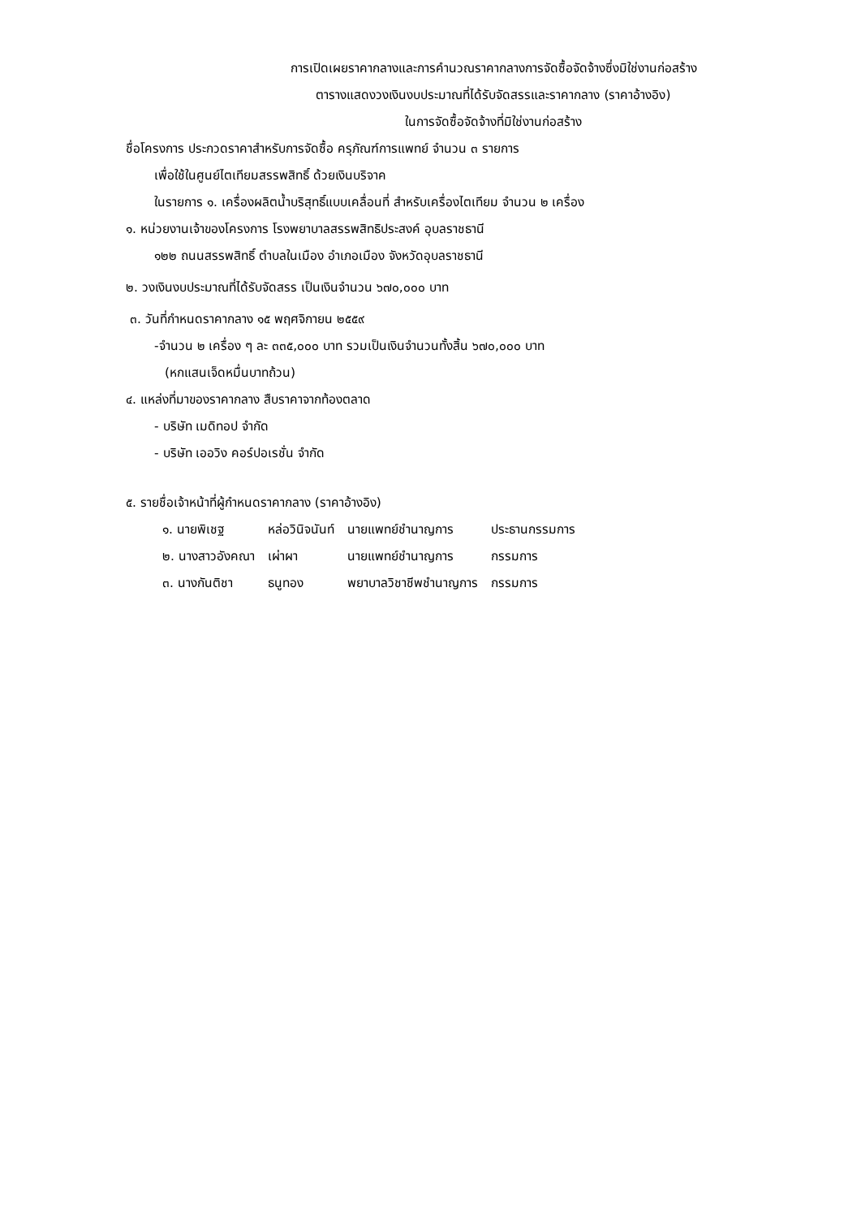การเปิดเผยราคากลางและการคำนวณราคากลางการจัดซื้อจัดจ้างซึ่งมิใช่งานก่อสร้าง
ตารางแสดงวงเงินงบประมาณที่ได้รับจัดสรรและราคากลาง (ราคาอ้างอิง)
ในการจัดซื้อจัดจ้างที่มิใช่งานก่อสร้าง
ชื่อโครงการ ประกวดราคาสำหรับการจัดซื้อ ครุภัณฑ์การแพทย์ จำนวน ๓ รายการ
เพื่อใช้ในศูนย์ไตเทียมสรรพสิทธิ์ ด้วยเงินบริจาค
ในรายการ ๑. เครื่องผลิตน้ำบริสุทธิ์แบบเคลื่อนที่ สำหรับเครื่องไตเทียม จำนวน ๒ เครื่อง
๑. หน่วยงานเจ้าของโครงการ โรงพยาบาลสรรพสิทธิประสงค์ อุบลราชธานี
๑๒๒ ถนนสรรพสิทธิ์ ตำบลในเมือง อำเภอเมือง จังหวัดอุบลราชธานี
๒. วงเงินงบประมาณที่ได้รับจัดสรร เป็นเงินจำนวน ๖๗๐,๐๐๐ บาท
๓. วันที่กำหนดราคากลาง ๑๕ พฤศจิกายน ๒๕๕๙
-จำนวน ๒ เครื่อง ๆ ละ ๓๓๕,๐๐๐ บาท รวมเป็นเงินจำนวนทั้งสิ้น ๖๗๐,๐๐๐ บาท
(หกแสนเจ็ดหมื่นบาทถ้วน)
๔. แหล่งที่มาของราคากลาง สืบราคาจากท้องตลาด
- บริษัท เมดิทอป จำกัด
- บริษัท เออวิง คอร์ปอเรชั่น จำกัด
๕. รายชื่อเจ้าหน้าที่ผู้กำหนดราคากลาง (ราคาอ้างอิง)
| ๑. นายพิเชฐ | หล่อวินิจนันท์ | นายแพทย์ชำนาญการ | ประธานกรรมการ |
| ๒. นางสาวอังคณา | เผ่าผา | นายแพทย์ชำนาญการ | กรรมการ |
| ๓. นางกันติชา | ธนูทอง | พยาบาลวิชาชีพชำนาญการ | กรรมการ |